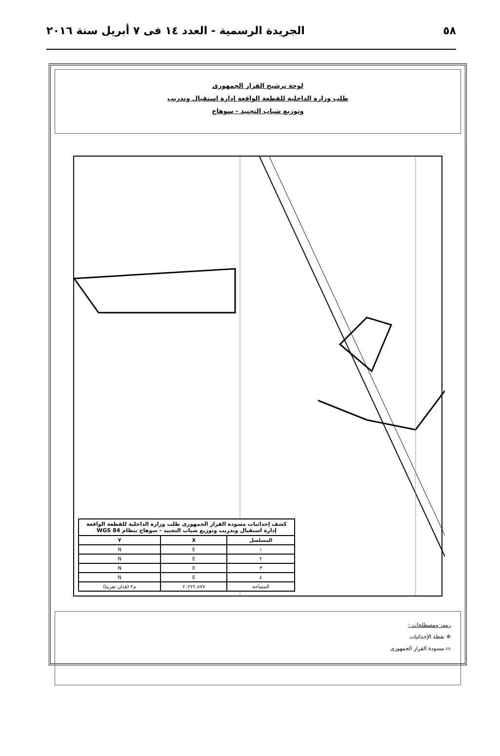٥٨ الجريدة الرسمية - العدد ١٤ فى ٧ أبريل سنة ٢٠١٦
لوحة ترشيح القرار الجمهورى
طلب وزارة الداخلية للقطعة الواقعة إدارة استقبال وتدريب
وتوزيع شباب التجنيد - سوهاج
| كشف إحداثيات مسودة القرار الجمهورى طلب وزارة الداخلية للقطعة الواقعة إدارة استقبال وتدريب وتوزيع شباب التجنيد - سوهاج بنظام WGS 84 | | |
| المسلسل | X | Y |
| ١ | E | N |
| ٢ | E | N |
| ٣ | E | N |
| ٤ | E | N |
| المساحة | ٢٠٢٢٢.٨٧٧ | م٢ (فدان تقريبا) |
رموز ومصطلحات :
✲ نقطة الإحداثيات
▭ مسودة القرار الجمهورى